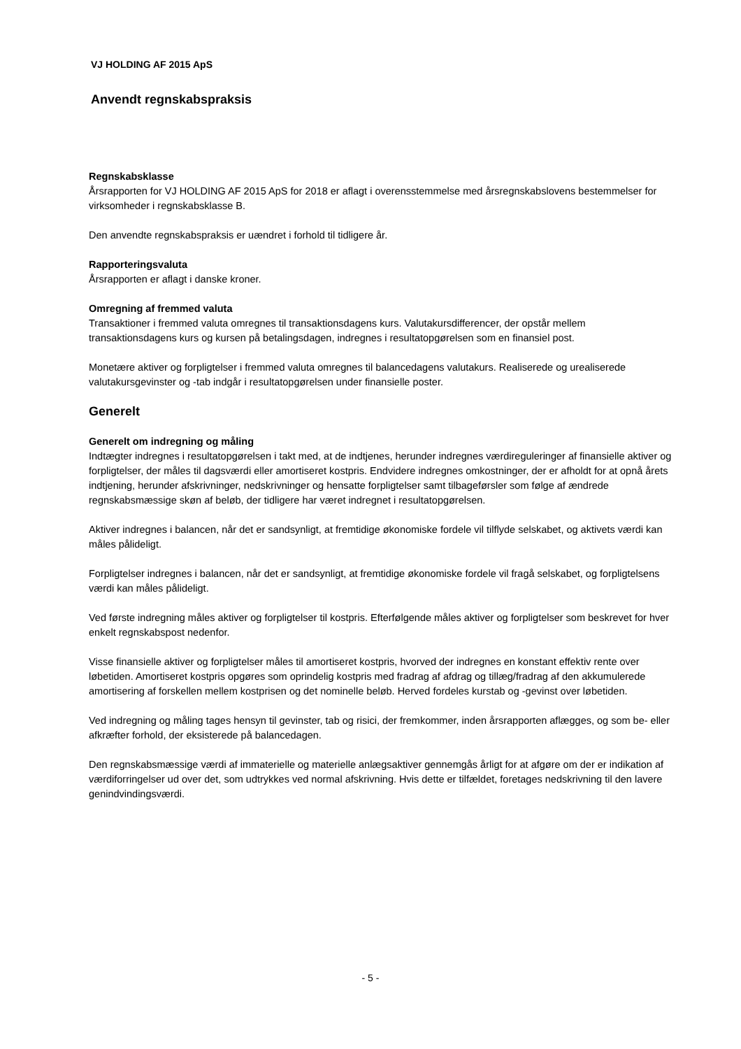VJ HOLDING AF 2015 ApS
Anvendt regnskabspraksis
Regnskabsklasse
Årsrapporten for VJ HOLDING AF 2015 ApS for 2018 er aflagt i overensstemmelse med årsregnskabslovens bestemmelser for virksomheder i regnskabsklasse B.
Den anvendte regnskabspraksis er uændret i forhold til tidligere år.
Rapporteringsvaluta
Årsrapporten er aflagt i danske kroner.
Omregning af fremmed valuta
Transaktioner i fremmed valuta omregnes til transaktionsdagens kurs. Valutakursdifferencer, der opstår mellem transaktionsdagens kurs og kursen på betalingsdagen, indregnes i resultatopgørelsen som en finansiel post.
Monetære aktiver og forpligtelser i fremmed valuta omregnes til balancedagens valutakurs. Realiserede og urealiserede valutakursgevinster og -tab indgår i resultatopgørelsen under finansielle poster.
Generelt
Generelt om indregning og måling
Indtægter indregnes i resultatopgørelsen i takt med, at de indtjenes, herunder indregnes værdireguleringer af finansielle aktiver og forpligtelser, der måles til dagsværdi eller amortiseret kostpris. Endvidere indregnes omkostninger, der er afholdt for at opnå årets indtjening, herunder afskrivninger, nedskrivninger og hensatte forpligtelser samt tilbageførsler som følge af ændrede regnskabsmæssige skøn af beløb, der tidligere har været indregnet i resultatopgørelsen.
Aktiver indregnes i balancen, når det er sandsynligt, at fremtidige økonomiske fordele vil tilflyde selskabet, og aktivets værdi kan måles pålideligt.
Forpligtelser indregnes i balancen, når det er sandsynligt, at fremtidige økonomiske fordele vil fragå selskabet, og forpligtelsens værdi kan måles pålideligt.
Ved første indregning måles aktiver og forpligtelser til kostpris. Efterfølgende måles aktiver og forpligtelser som beskrevet for hver enkelt regnskabspost nedenfor.
Visse finansielle aktiver og forpligtelser måles til amortiseret kostpris, hvorved der indregnes en konstant effektiv rente over løbetiden. Amortiseret kostpris opgøres som oprindelig kostpris med fradrag af afdrag og tillæg/fradrag af den akkumulerede amortisering af forskellen mellem kostprisen og det nominelle beløb. Herved fordeles kurstab og -gevinst over løbetiden.
Ved indregning og måling tages hensyn til gevinster, tab og risici, der fremkommer, inden årsrapporten aflægges, og som be- eller afkræfter forhold, der eksisterede på balancedagen.
Den regnskabsmæssige værdi af immaterielle og materielle anlægsaktiver gennemgås årligt for at afgøre om der er indikation af værdiforringelser ud over det, som udtrykkes ved normal afskrivning. Hvis dette er tilfældet, foretages nedskrivning til den lavere genindvindingsværdi.
- 5 -